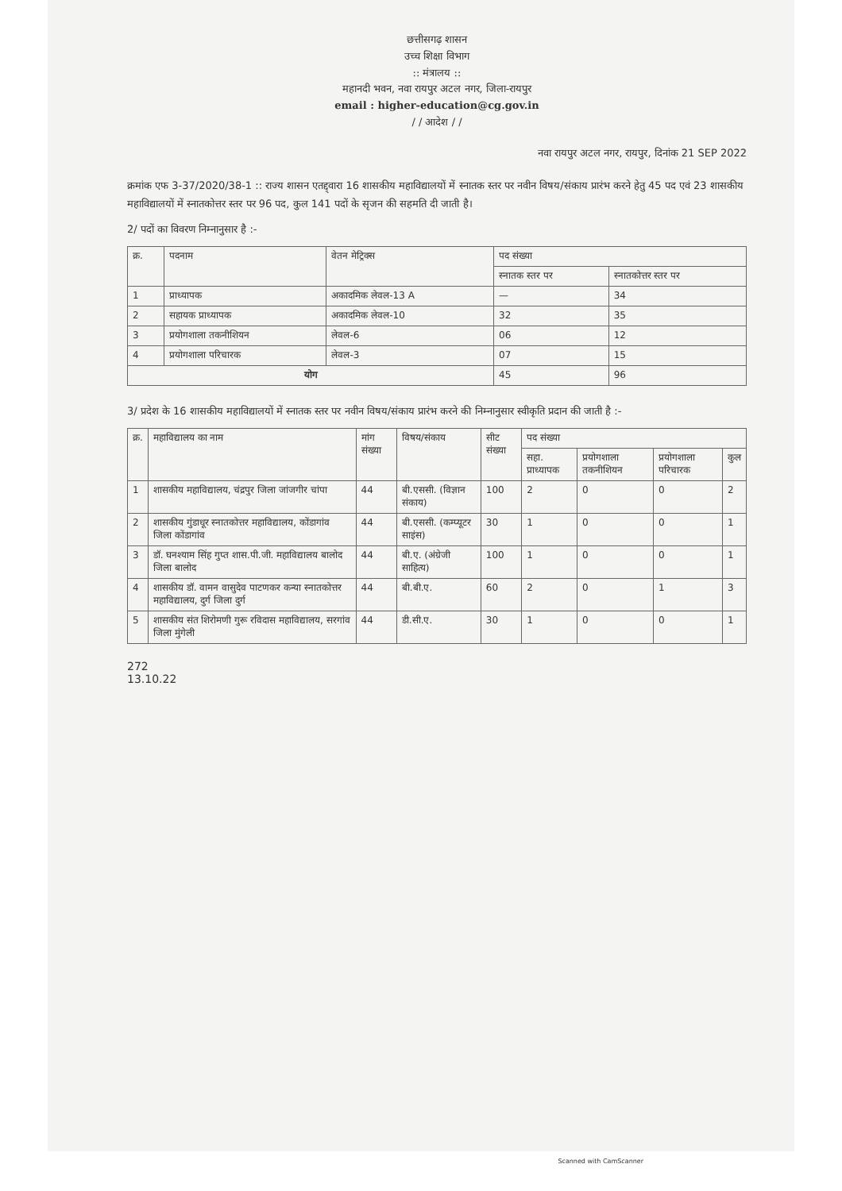छत्तीसगढ़ शासन
उच्च शिक्षा विभाग
:: मंत्रालय ::
महानदी भवन, नवा रायपुर अटल नगर, जिला-रायपुर
email : higher-education@cg.gov.in
/ / आदेश / /
नवा रायपुर अटल नगर, रायपुर, दिनांक 21 SEP 2022
क्रमांक एफ 3-37/2020/38-1 :: राज्य शासन एतद्द्वारा 16 शासकीय महाविद्यालयों में स्नातक स्तर पर नवीन विषय/संकाय प्रारंभ करने हेतु 45 पद एवं 23 शासकीय महाविद्यालयों में स्नातकोत्तर स्तर पर 96 पद, कुल 141 पदों के सृजन की सहमति दी जाती है।
2/ पदों का विवरण निम्नानुसार है :-
| क्र. | पदनाम | वेतन मेट्रिक्स | पद संख्या | |
| --- | --- | --- | --- | --- |
| | | | स्नातक स्तर पर | स्नातकोत्तर स्तर पर |
| 1 | प्राध्यापक | अकादमिक लेवल-13 A | — | 34 |
| 2 | सहायक प्राध्यापक | अकादमिक लेवल-10 | 32 | 35 |
| 3 | प्रयोगशाला तकनीशियन | लेवल-6 | 06 | 12 |
| 4 | प्रयोगशाला परिचारक | लेवल-3 | 07 | 15 |
| योग | | | 45 | 96 |
3/ प्रदेश के 16 शासकीय महाविद्यालयों में स्नातक स्तर पर नवीन विषय/संकाय प्रारंभ करने की निम्नानुसार स्वीकृति प्रदान की जाती है :-
| क्र. | महाविद्यालय का नाम | मांग संख्या | विषय/संकाय | सीट संख्या | पद संख्या | | | |
| --- | --- | --- | --- | --- | --- | --- | --- | --- |
| | | | | | सहा. प्राध्यापक | प्रयोगशाला तकनीशियन | प्रयोगशाला परिचारक | कुल |
| 1 | शासकीय महाविद्यालय, चंद्रपुर जिला जांजगीर चांपा | 44 | बी.एससी. (विज्ञान संकाय) | 100 | 2 | 0 | 0 | 2 |
| 2 | शासकीय गुंडाधूर स्नातकोत्तर महाविद्यालय, कोंडागांव जिला कोंडागांव | 44 | बी.एससी. (कम्प्यूटर साइंस) | 30 | 1 | 0 | 0 | 1 |
| 3 | डॉ. घनश्याम सिंह गुप्त शास.पी.जी. महाविद्यालय बालोद जिला बालोद | 44 | बी.ए. (अंग्रेजी साहित्य) | 100 | 1 | 0 | 0 | 1 |
| 4 | शासकीय डॉ. वामन वासुदेव पाटणकर कन्या स्नातकोत्तर महाविद्यालय, दुर्ग जिला दुर्ग | 44 | बी.बी.ए. | 60 | 2 | 0 | 1 | 3 |
| 5 | शासकीय संत शिरोमणी गुरू रविदास महाविद्यालय, सरगांव जिला मुंगेली | 44 | डी.सी.ए. | 30 | 1 | 0 | 0 | 1 |
272
13.10.22
Scanned with CamScanner